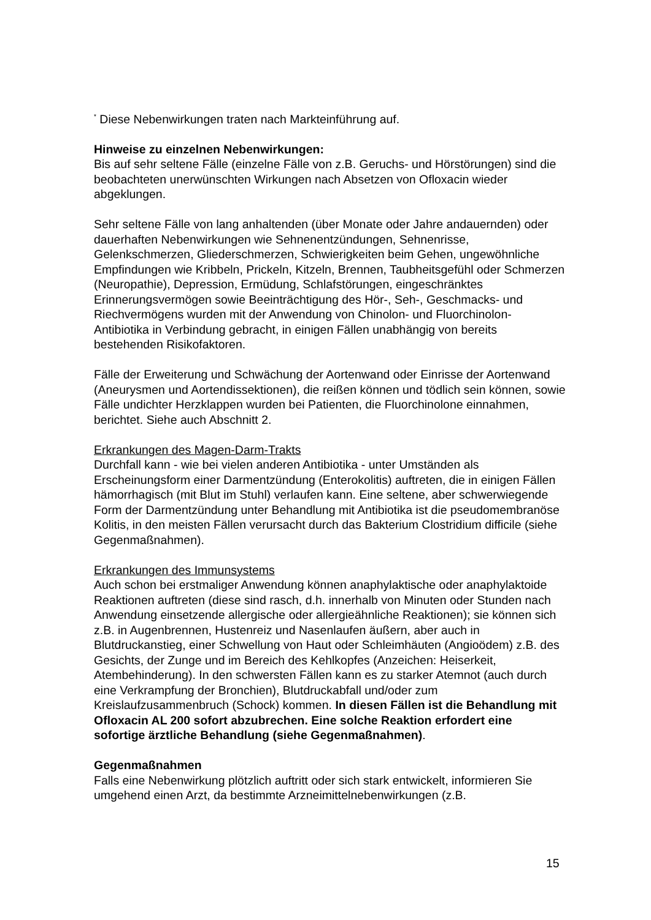<sup>*</sup> Diese Nebenwirkungen traten nach Markteinführung auf.
Hinweise zu einzelnen Nebenwirkungen:
Bis auf sehr seltene Fälle (einzelne Fälle von z.B. Geruchs- und Hörstörungen) sind die beobachteten unerwünschten Wirkungen nach Absetzen von Ofloxacin wieder abgeklungen.
Sehr seltene Fälle von lang anhaltenden (über Monate oder Jahre andauernden) oder dauerhaften Nebenwirkungen wie Sehnenentzündungen, Sehnenrisse, Gelenkschmerzen, Gliederschmerzen, Schwierigkeiten beim Gehen, ungewöhnliche Empfindungen wie Kribbeln, Prickeln, Kitzeln, Brennen, Taubheitsgefühl oder Schmerzen (Neuropathie), Depression, Ermüdung, Schlafstörungen, eingeschränktes Erinnerungsvermögen sowie Beeinträchtigung des Hör-, Seh-, Geschmacks- und Riechvermögens wurden mit der Anwendung von Chinolon- und Fluorchinolon-Antibiotika in Verbindung gebracht, in einigen Fällen unabhängig von bereits bestehenden Risikofaktoren.
Fälle der Erweiterung und Schwächung der Aortenwand oder Einrisse der Aortenwand (Aneurysmen und Aortendissektionen), die reißen können und tödlich sein können, sowie Fälle undichter Herzklappen wurden bei Patienten, die Fluorchinolone einnahmen, berichtet. Siehe auch Abschnitt 2.
Erkrankungen des Magen-Darm-Trakts
Durchfall kann - wie bei vielen anderen Antibiotika - unter Umständen als Erscheinungsform einer Darmentzündung (Enterokolitis) auftreten, die in einigen Fällen hämorrhagisch (mit Blut im Stuhl) verlaufen kann. Eine seltene, aber schwerwiegende Form der Darmentzündung unter Behandlung mit Antibiotika ist die pseudomembranöse Kolitis, in den meisten Fällen verursacht durch das Bakterium Clostridium difficile (siehe Gegenmaßnahmen).
Erkrankungen des Immunsystems
Auch schon bei erstmaliger Anwendung können anaphylaktische oder anaphylaktoide Reaktionen auftreten (diese sind rasch, d.h. innerhalb von Minuten oder Stunden nach Anwendung einsetzende allergische oder allergieähnliche Reaktionen); sie können sich z.B. in Augenbrennen, Hustenreiz und Nasenlaufen äußern, aber auch in Blutdruckanstieg, einer Schwellung von Haut oder Schleimhäuten (Angioödem) z.B. des Gesichts, der Zunge und im Bereich des Kehlkopfes (Anzeichen: Heiserkeit, Atembehinderung). In den schwersten Fällen kann es zu starker Atemnot (auch durch eine Verkrampfung der Bronchien), Blutdruckabfall und/oder zum Kreislaufzusammenbruch (Schock) kommen. In diesen Fällen ist die Behandlung mit Ofloxacin AL 200 sofort abzubrechen. Eine solche Reaktion erfordert eine sofortige ärztliche Behandlung (siehe Gegenmaßnahmen).
Gegenmaßnahmen
Falls eine Nebenwirkung plötzlich auftritt oder sich stark entwickelt, informieren Sie umgehend einen Arzt, da bestimmte Arzneimittelnebenwirkungen (z.B.
15